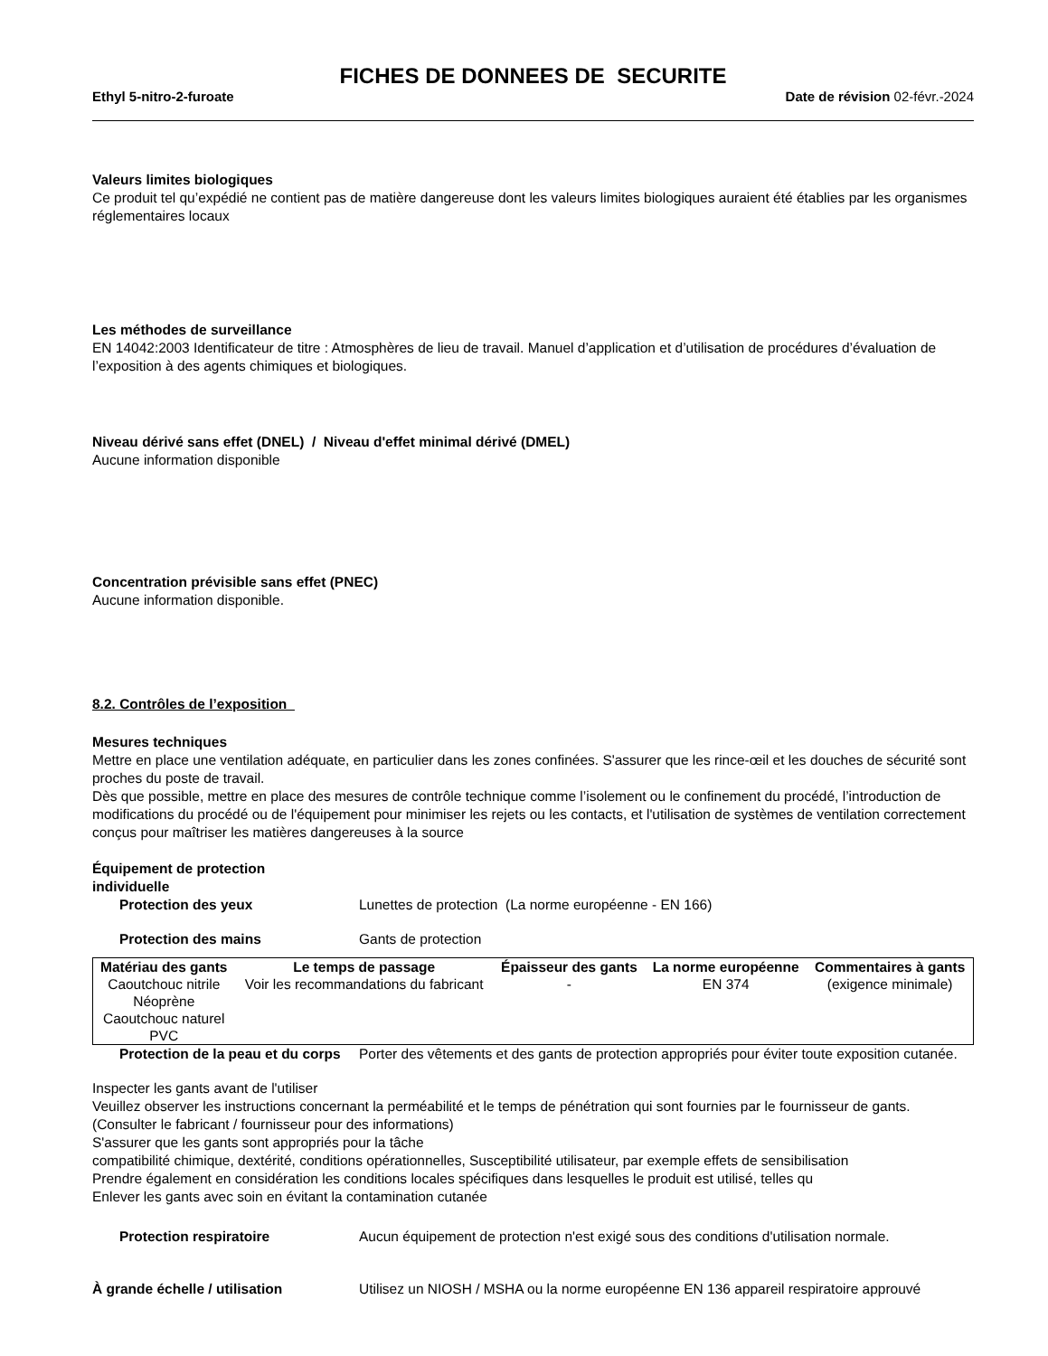FICHES DE DONNEES DE SECURITE
Ethyl 5-nitro-2-furoate Date de révision 02-févr.-2024
Valeurs limites biologiques
Ce produit tel qu’expédié ne contient pas de matière dangereuse dont les valeurs limites biologiques auraient été établies par les organismes réglementaires locaux
Les méthodes de surveillance
EN 14042:2003 Identificateur de titre : Atmosphères de lieu de travail. Manuel d’application et d’utilisation de procédures d’évaluation de l’exposition à des agents chimiques et biologiques.
Niveau dérivé sans effet (DNEL) / Niveau d'effet minimal dérivé (DMEL)
Aucune information disponible
Concentration prévisible sans effet (PNEC)
Aucune information disponible.
8.2. Contrôles de l’exposition
Mesures techniques
Mettre en place une ventilation adéquate, en particulier dans les zones confinées. S'assurer que les rince-œil et les douches de sécurité sont proches du poste de travail.
Dès que possible, mettre en place des mesures de contrôle technique comme l’isolement ou le confinement du procédé, l’introduction de modifications du procédé ou de l'équipement pour minimiser les rejets ou les contacts, et l'utilisation de systèmes de ventilation correctement conçus pour maîtriser les matières dangereuses à la source
Équipement de protection
individuelle
Protection des yeux Lunettes de protection (La norme européenne - EN 166)
Protection des mains Gants de protection
| Matériau des gants | Le temps de passage | Épaisseur des gants | La norme européenne | Commentaires à gants |
| --- | --- | --- | --- | --- |
| Caoutchouc nitrile Néoprène Caoutchouc naturel PVC | Voir les recommandations du fabricant | - | EN 374 | (exigence minimale) |
Protection de la peau et du corps Porter des vêtements et des gants de protection appropriés pour éviter toute exposition cutanée.
Inspecter les gants avant de l'utiliser
Veuillez observer les instructions concernant la perméabilité et le temps de pénétration qui sont fournies par le fournisseur de gants.
(Consulter le fabricant / fournisseur pour des informations)
S'assurer que les gants sont appropriés pour la tâche
compatibilité chimique, dextérité, conditions opérationnelles, Susceptibilité utilisateur, par exemple effets de sensibilisation
Prendre également en considération les conditions locales spécifiques dans lesquelles le produit est utilisé, telles qu
Enlever les gants avec soin en évitant la contamination cutanée
Protection respiratoire Aucun équipement de protection n'est exigé sous des conditions d'utilisation normale.
À grande échelle / utilisation Utilisez un NIOSH / MSHA ou la norme européenne EN 136 appareil respiratoire approuvé